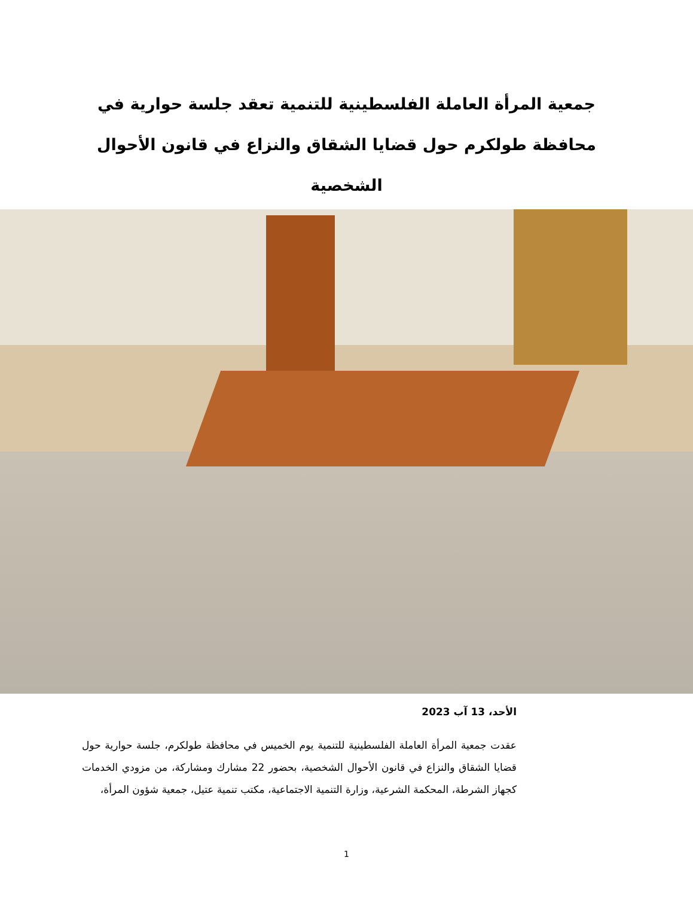جمعية المرأة العاملة الفلسطينية للتنمية تعقد جلسة حوارية في محافظة طولكرم حول قضايا الشقاق والنزاع في قانون الأحوال الشخصية
الأحد، 13 آب 2023
عقدت جمعية المرأة العاملة الفلسطينية للتنمية يوم الخميس في محافظة طولكرم، جلسة حوارية حول قضايا الشقاق والنزاع في قانون الأحوال الشخصية، بحضور 22 مشارك ومشاركة، من مزودي الخدمات كجهاز الشرطة، المحكمة الشرعية، وزارة التنمية الاجتماعية، مكتب تنمية عتيل، جمعية شؤون المرأة،
1